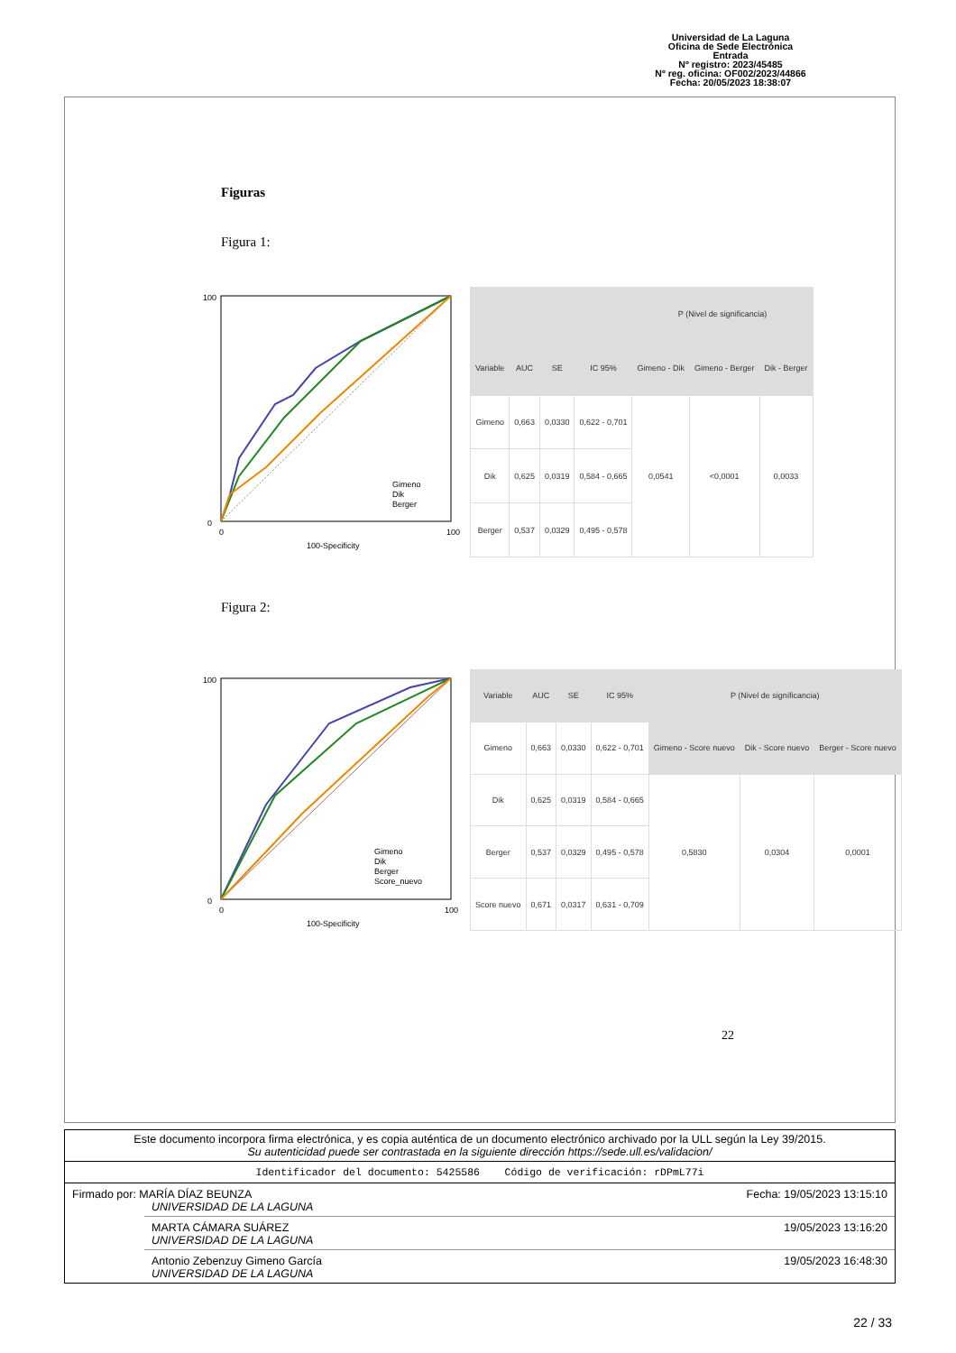Universidad de La Laguna
Oficina de Sede Electrónica
Entrada
Nº registro: 2023/45485
Nº reg. oficina: OF002/2023/44866
Fecha: 20/05/2023 18:38:07
Figuras
Figura 1:
100
0
0
100
100-Specificity
Gimeno
Dik
Berger
| | | | | P (Nivel de significancia) | | |
| --- | --- | --- | --- | --- | --- | --- |
| Variable | AUC | SE | IC 95% | Gimeno - Dik | Gimeno - Berger | Dik - Berger |
| Gimeno | 0,663 | 0,0330 | 0,622 - 0,701 | 0,0541 | <0,0001 | 0,0033 |
| Dik | 0,625 | 0,0319 | 0,584 - 0,665 | | | |
| Berger | 0,537 | 0,0329 | 0,495 - 0,578 | | | |
Figura 2:
100
0
0
100
100-Specificity
Gimeno
Dik
Berger
Score_nuevo
| Variable | AUC | SE | IC 95% | P (Nivel de significancia) | | |
| --- | --- | --- | --- | --- | --- | --- |
| Gimeno | 0,663 | 0,0330 | 0,622 - 0,701 | Gimeno - Score nuevo | Dik - Score nuevo | Berger - Score nuevo |
| Dik | 0,625 | 0,0319 | 0,584 - 0,665 | 0,5830 | 0,0304 | 0,0001 |
| Berger | 0,537 | 0,0329 | 0,495 - 0,578 | | | |
| Score nuevo | 0,671 | 0,0317 | 0,631 - 0,709 | | | |
22
Este documento incorpora firma electrónica, y es copia auténtica de un documento electrónico archivado por la ULL según la Ley 39/2015.
Su autenticidad puede ser contrastada en la siguiente dirección https://sede.ull.es/validacion/
Identificador del documento: 5425586 Código de verificación: rDPmL77i
Firmado por: MARÍA DÍAZ BEUNZA
UNIVERSIDAD DE LA LAGUNA Fecha: 19/05/2023 13:15:10
MARTA CÁMARA SUÁREZ
UNIVERSIDAD DE LA LAGUNA 19/05/2023 13:16:20
Antonio Zebenzuy Gimeno García
UNIVERSIDAD DE LA LAGUNA 19/05/2023 16:48:30
22 / 33